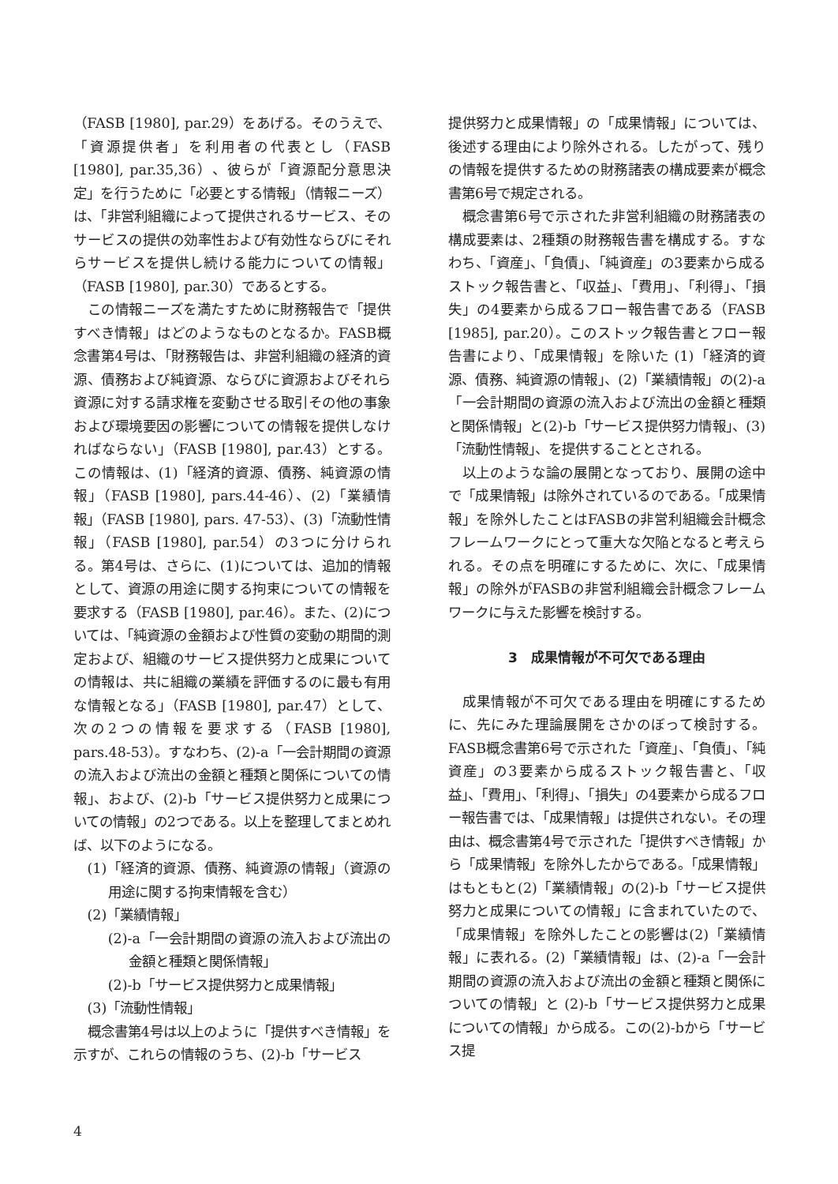（FASB [1980], par.29）をあげる。そのうえで、「資源提供者」を利用者の代表とし（FASB [1980], par.35,36）、彼らが「資源配分意思決定」を行うために「必要とする情報」（情報ニーズ）は、「非営利組織によって提供されるサービス、そのサービスの提供の効率性および有効性ならびにそれらサービスを提供し続ける能力についての情報」（FASB [1980], par.30）であるとする。
この情報ニーズを満たすために財務報告で「提供すべき情報」はどのようなものとなるか。FASB概念書第4号は、「財務報告は、非営利組織の経済的資源、債務および純資源、ならびに資源およびそれら資源に対する請求権を変動させる取引その他の事象および環境要因の影響についての情報を提供しなければならない」（FASB [1980], par.43）とする。この情報は、(1)「経済的資源、債務、純資源の情報」（FASB [1980], pars.44-46）、(2)「業績情報」（FASB [1980], pars. 47-53）、(3)「流動性情報」（FASB [1980], par.54）の3つに分けられる。第4号は、さらに、(1)については、追加的情報として、資源の用途に関する拘束についての情報を要求する（FASB [1980], par.46）。また、(2)については、「純資源の金額および性質の変動の期間的測定および、組織のサービス提供努力と成果についての情報は、共に組織の業績を評価するのに最も有用な情報となる」（FASB [1980], par.47）として、次の2つの情報を要求する（FASB [1980], pars.48-53）。すなわち、(2)-a「一会計期間の資源の流入および流出の金額と種類と関係についての情報」、および、(2)-b「サービス提供努力と成果についての情報」の2つである。以上を整理してまとめれば、以下のようになる。
(1)「経済的資源、債務、純資源の情報」（資源の用途に関する拘束情報を含む）
(2)「業績情報」
(2)-a「一会計期間の資源の流入および流出の金額と種類と関係情報」
(2)-b「サービス提供努力と成果情報」
(3)「流動性情報」
概念書第4号は以上のように「提供すべき情報」を示すが、これらの情報のうち、(2)-b「サービス
提供努力と成果情報」の「成果情報」については、後述する理由により除外される。したがって、残りの情報を提供するための財務諸表の構成要素が概念書第6号で規定される。
概念書第6号で示された非営利組織の財務諸表の構成要素は、2種類の財務報告書を構成する。すなわち、「資産」、「負債」、「純資産」の3要素から成るストック報告書と、「収益」、「費用」、「利得」、「損失」の4要素から成るフロー報告書である（FASB [1985], par.20）。このストック報告書とフロー報告書により、「成果情報」を除いた (1)「経済的資源、債務、純資源の情報」、(2)「業績情報」の(2)-a「一会計期間の資源の流入および流出の金額と種類と関係情報」と(2)-b「サービス提供努力情報」、(3)「流動性情報」、を提供することとされる。
以上のような論の展開となっており、展開の途中で「成果情報」は除外されているのである。「成果情報」を除外したことはFASBの非営利組織会計概念フレームワークにとって重大な欠陥となると考えられる。その点を明確にするために、次に、「成果情報」の除外がFASBの非営利組織会計概念フレームワークに与えた影響を検討する。
3　成果情報が不可欠である理由
成果情報が不可欠である理由を明確にするために、先にみた理論展開をさかのぼって検討する。FASB概念書第6号で示された「資産」、「負債」、「純資産」の3要素から成るストック報告書と、「収益」、「費用」、「利得」、「損失」の4要素から成るフロー報告書では、「成果情報」は提供されない。その理由は、概念書第4号で示された「提供すべき情報」から「成果情報」を除外したからである。「成果情報」はもともと(2)「業績情報」の(2)-b「サービス提供努力と成果についての情報」に含まれていたので、「成果情報」を除外したことの影響は(2)「業績情報」に表れる。(2)「業績情報」は、(2)-a「一会計期間の資源の流入および流出の金額と種類と関係についての情報」と (2)-b「サービス提供努力と成果についての情報」から成る。この(2)-bから「サービス提
4